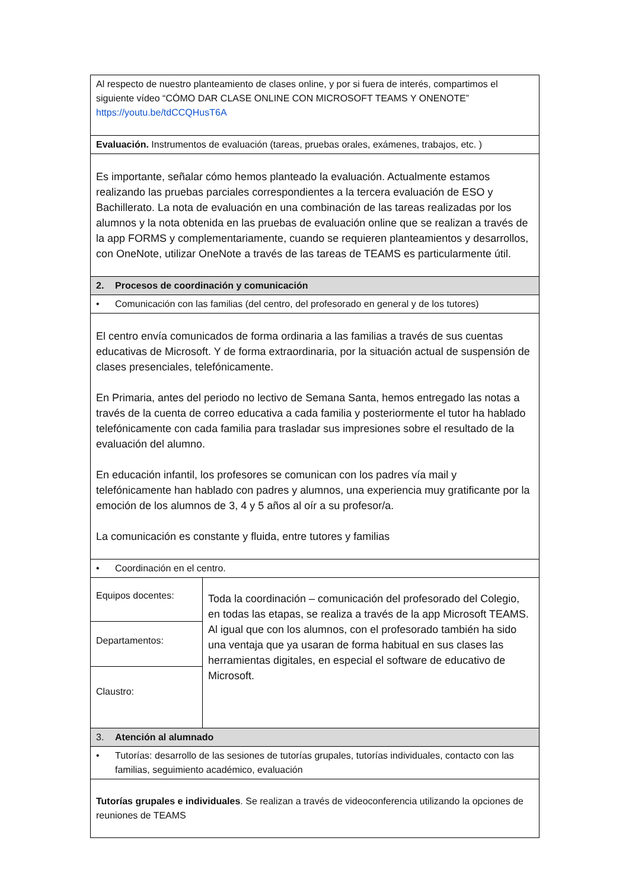| Al respecto de nuestro planteamiento de clases online, y por si fuera de interés, compartimos el siguiente vídeo “CÓMO DAR CLASE ONLINE CON MICROSOFT TEAMS Y ONENOTE” https://youtu.be/tdCCQHusT6A | |
| Evaluación. Instrumentos de evaluación (tareas, pruebas orales, exámenes, trabajos, etc. ) | |
| Es importante, señalar cómo hemos planteado la evaluación. Actualmente estamos realizando las pruebas parciales correspondientes a la tercera evaluación de ESO y Bachillerato. La nota de evaluación en una combinación de las tareas realizadas por los alumnos y la nota obtenida en las pruebas de evaluación online que se realizan a través de la app FORMS y complementariamente, cuando se requieren planteamientos y desarrollos, con OneNote, utilizar OneNote a través de las tareas de TEAMS es particularmente útil. | |
| 2. Procesos de coordinación y comunicación | |
| • Comunicación con las familias (del centro, del profesorado en general y de los tutores) | |
| El centro envía comunicados de forma ordinaria a las familias a través de sus cuentas educativas de Microsoft. Y de forma extraordinaria, por la situación actual de suspensión de clases presenciales, telefónicamente. En Primaria, antes del periodo no lectivo de Semana Santa, hemos entregado las notas a través de la cuenta de correo educativa a cada familia y posteriormente el tutor ha hablado telefónicamente con cada familia para trasladar sus impresiones sobre el resultado de la evaluación del alumno. En educación infantil, los profesores se comunican con los padres vía mail y telefónicamente han hablado con padres y alumnos, una experiencia muy gratificante por la emoción de los alumnos de 3, 4 y 5 años al oír a su profesor/a. La comunicación es constante y fluida, entre tutores y familias | |
| • Coordinación en el centro. | |
| Equipos docentes: | Toda la coordinación – comunicación del profesorado del Colegio, en todas las etapas, se realiza a través de la app Microsoft TEAMS. Al igual que con los alumnos, con el profesorado también ha sido una ventaja que ya usaran de forma habitual en sus clases las herramientas digitales, en especial el software de educativo de Microsoft. |
| Departamentos: | |
| Claustro: | |
| 3. Atención al alumnado | |
| • Tutorías: desarrollo de las sesiones de tutorías grupales, tutorías individuales, contacto con las familias, seguimiento académico, evaluación | |
| Tutorías grupales e individuales . Se realizan a través de videoconferencia utilizando la opciones de reuniones de TEAMS | |